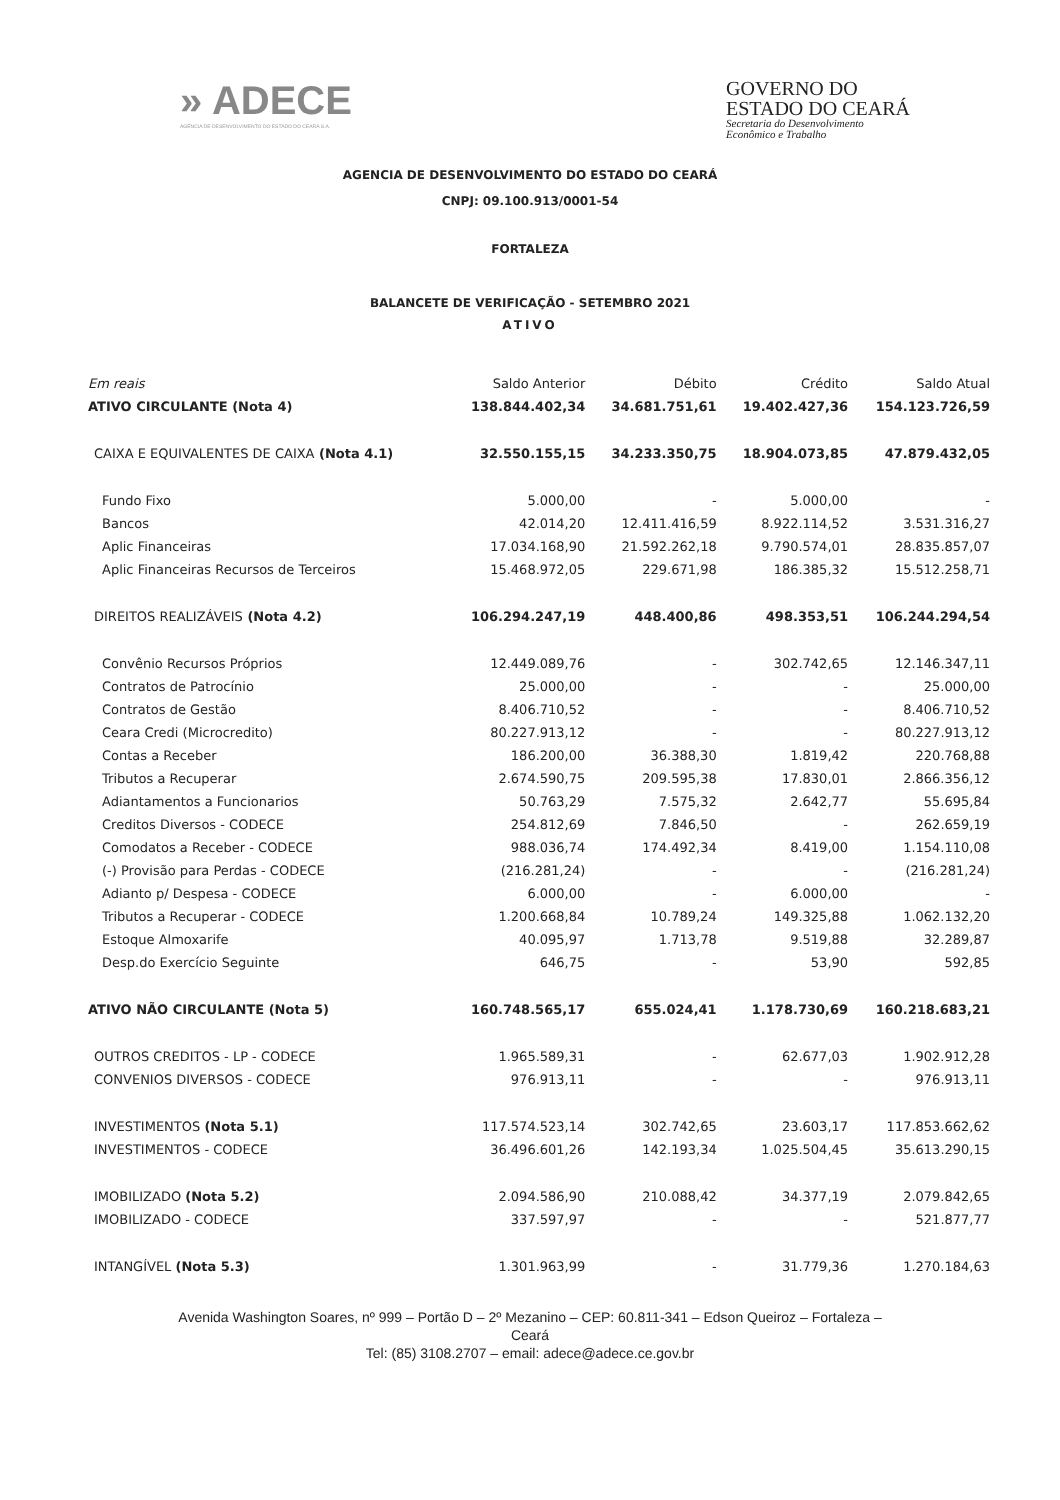» ADECE
AGÊNCIA DE DESENVOLVIMENTO DO ESTADO DO CEARÁ S.A.
GOVERNO DO
ESTADO DO CEARÁ
Secretaria do Desenvolvimento
Econômico e Trabalho
AGENCIA DE DESENVOLVIMENTO DO ESTADO DO CEARÁ
CNPJ: 09.100.913/0001-54
FORTALEZA
BALANCETE DE VERIFICAÇÃO - SETEMBRO 2021
ATIVO
| Em reais | Saldo Anterior | Débito | Crédito | Saldo Atual |
| --- | --- | --- | --- | --- |
| ATIVO CIRCULANTE (Nota 4) | 138.844.402,34 | 34.681.751,61 | 19.402.427,36 | 154.123.726,59 |
| CAIXA E EQUIVALENTES DE CAIXA (Nota 4.1) | 32.550.155,15 | 34.233.350,75 | 18.904.073,85 | 47.879.432,05 |
| Fundo Fixo | 5.000,00 | - | 5.000,00 | - |
| Bancos | 42.014,20 | 12.411.416,59 | 8.922.114,52 | 3.531.316,27 |
| Aplic Financeiras | 17.034.168,90 | 21.592.262,18 | 9.790.574,01 | 28.835.857,07 |
| Aplic Financeiras Recursos de Terceiros | 15.468.972,05 | 229.671,98 | 186.385,32 | 15.512.258,71 |
| DIREITOS REALIZÁVEIS (Nota 4.2) | 106.294.247,19 | 448.400,86 | 498.353,51 | 106.244.294,54 |
| Convênio Recursos Próprios | 12.449.089,76 | - | 302.742,65 | 12.146.347,11 |
| Contratos de Patrocínio | 25.000,00 | - | - | 25.000,00 |
| Contratos de Gestão | 8.406.710,52 | - | - | 8.406.710,52 |
| Ceara Credi (Microcredito) | 80.227.913,12 | - | - | 80.227.913,12 |
| Contas a Receber | 186.200,00 | 36.388,30 | 1.819,42 | 220.768,88 |
| Tributos a Recuperar | 2.674.590,75 | 209.595,38 | 17.830,01 | 2.866.356,12 |
| Adiantamentos a Funcionarios | 50.763,29 | 7.575,32 | 2.642,77 | 55.695,84 |
| Creditos Diversos - CODECE | 254.812,69 | 7.846,50 | - | 262.659,19 |
| Comodatos a Receber - CODECE | 988.036,74 | 174.492,34 | 8.419,00 | 1.154.110,08 |
| (-) Provisão para Perdas - CODECE | (216.281,24) | - | - | (216.281,24) |
| Adianto p/ Despesa - CODECE | 6.000,00 | - | 6.000,00 | - |
| Tributos a Recuperar - CODECE | 1.200.668,84 | 10.789,24 | 149.325,88 | 1.062.132,20 |
| Estoque Almoxarife | 40.095,97 | 1.713,78 | 9.519,88 | 32.289,87 |
| Desp.do Exercício Seguinte | 646,75 | - | 53,90 | 592,85 |
| ATIVO NÃO CIRCULANTE (Nota 5) | 160.748.565,17 | 655.024,41 | 1.178.730,69 | 160.218.683,21 |
| OUTROS CREDITOS - LP - CODECE | 1.965.589,31 | - | 62.677,03 | 1.902.912,28 |
| CONVENIOS DIVERSOS - CODECE | 976.913,11 | - | - | 976.913,11 |
| INVESTIMENTOS (Nota 5.1) | 117.574.523,14 | 302.742,65 | 23.603,17 | 117.853.662,62 |
| INVESTIMENTOS - CODECE | 36.496.601,26 | 142.193,34 | 1.025.504,45 | 35.613.290,15 |
| IMOBILIZADO (Nota 5.2) | 2.094.586,90 | 210.088,42 | 34.377,19 | 2.079.842,65 |
| IMOBILIZADO - CODECE | 337.597,97 | - | - | 521.877,77 |
| INTANGÍVEL (Nota 5.3) | 1.301.963,99 | - | 31.779,36 | 1.270.184,63 |
Avenida Washington Soares, nº 999 – Portão D – 2º Mezanino – CEP: 60.811-341 – Edson Queiroz – Fortaleza –
Ceará
Tel: (85) 3108.2707 – email: adece@adece.ce.gov.br